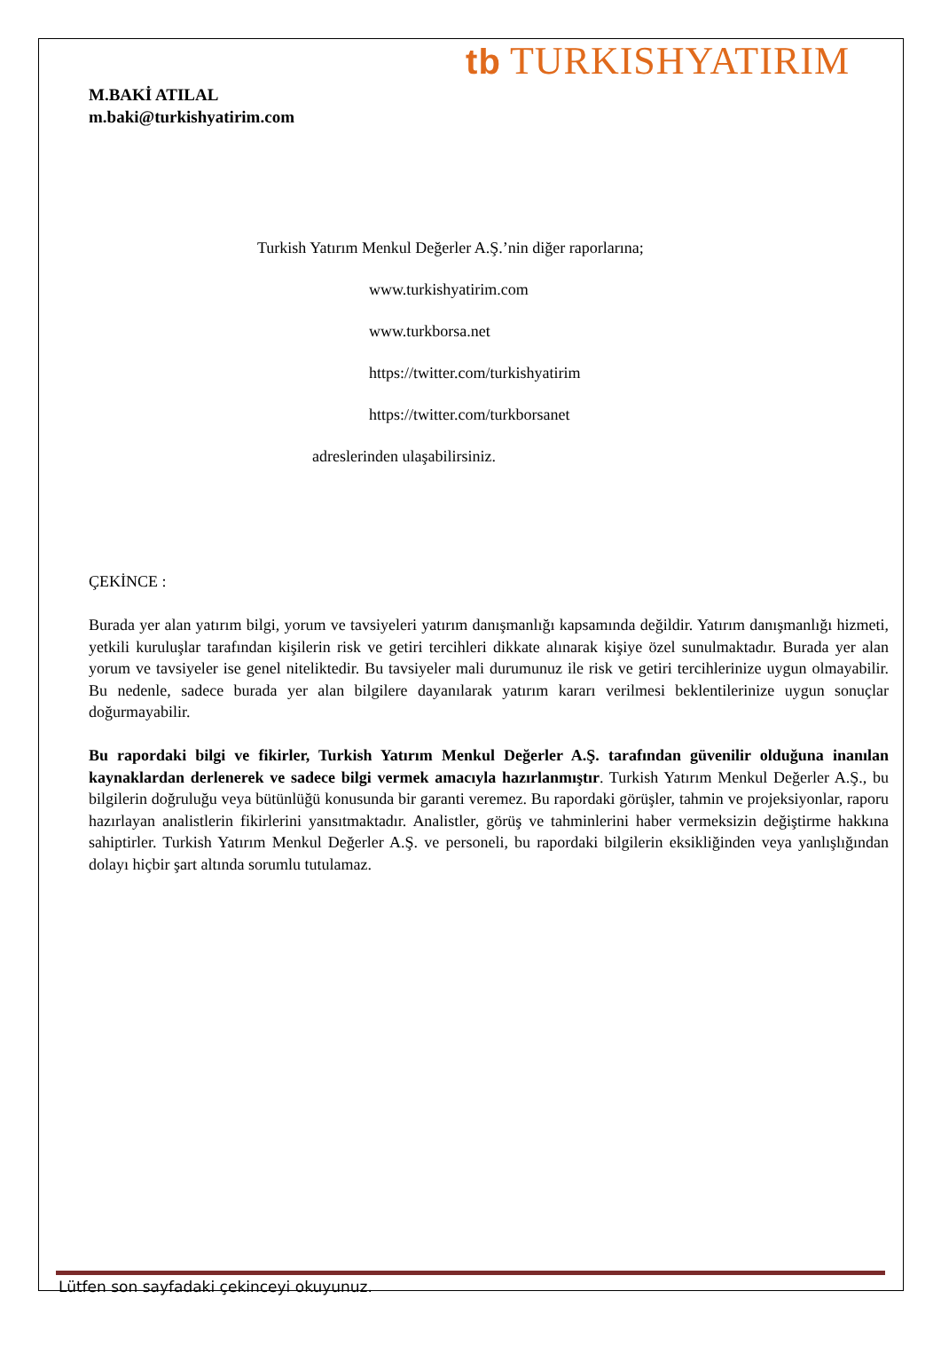tb TURKISHYATIRIM
M.BAKİ ATILAL
m.baki@turkishyatirim.com
Turkish Yatırım Menkul Değerler A.Ş.’nin diğer raporlarına;
www.turkishyatirim.com
www.turkborsa.net
https://twitter.com/turkishyatirim
https://twitter.com/turkborsanet
adreslerinden ulaşabilirsiniz.
ÇEKİNCE :
Burada yer alan yatırım bilgi, yorum ve tavsiyeleri yatırım danışmanlığı kapsamında değildir. Yatırım danışmanlığı hizmeti, yetkili kuruluşlar tarafından kişilerin risk ve getiri tercihleri dikkate alınarak kişiye özel sunulmaktadır. Burada yer alan yorum ve tavsiyeler ise genel niteliktedir. Bu tavsiyeler mali durumunuz ile risk ve getiri tercihlerinize uygun olmayabilir. Bu nedenle, sadece burada yer alan bilgilere dayanılarak yatırım kararı verilmesi beklentilerinize uygun sonuçlar doğurmayabilir.
Bu rapordaki bilgi ve fikirler, Turkish Yatırım Menkul Değerler A.Ş. tarafından güvenilir olduğuna inanılan kaynaklardan derlenerek ve sadece bilgi vermek amacıyla hazırlanmıştır. Turkish Yatırım Menkul Değerler A.Ş., bu bilgilerin doğruluğu veya bütünlüğü konusunda bir garanti veremez. Bu rapordaki görüşler, tahmin ve projeksiyonlar, raporu hazırlayan analistlerin fikirlerini yansıtmaktadır. Analistler, görüş ve tahminlerini haber vermeksizin değiştirme hakkına sahiptirler. Turkish Yatırım Menkul Değerler A.Ş. ve personeli, bu rapordaki bilgilerin eksikliğinden veya yanlışlığından dolayı hiçbir şart altında sorumlu tutulamaz.
Lütfen son sayfadaki çekinceyi okuyunuz.